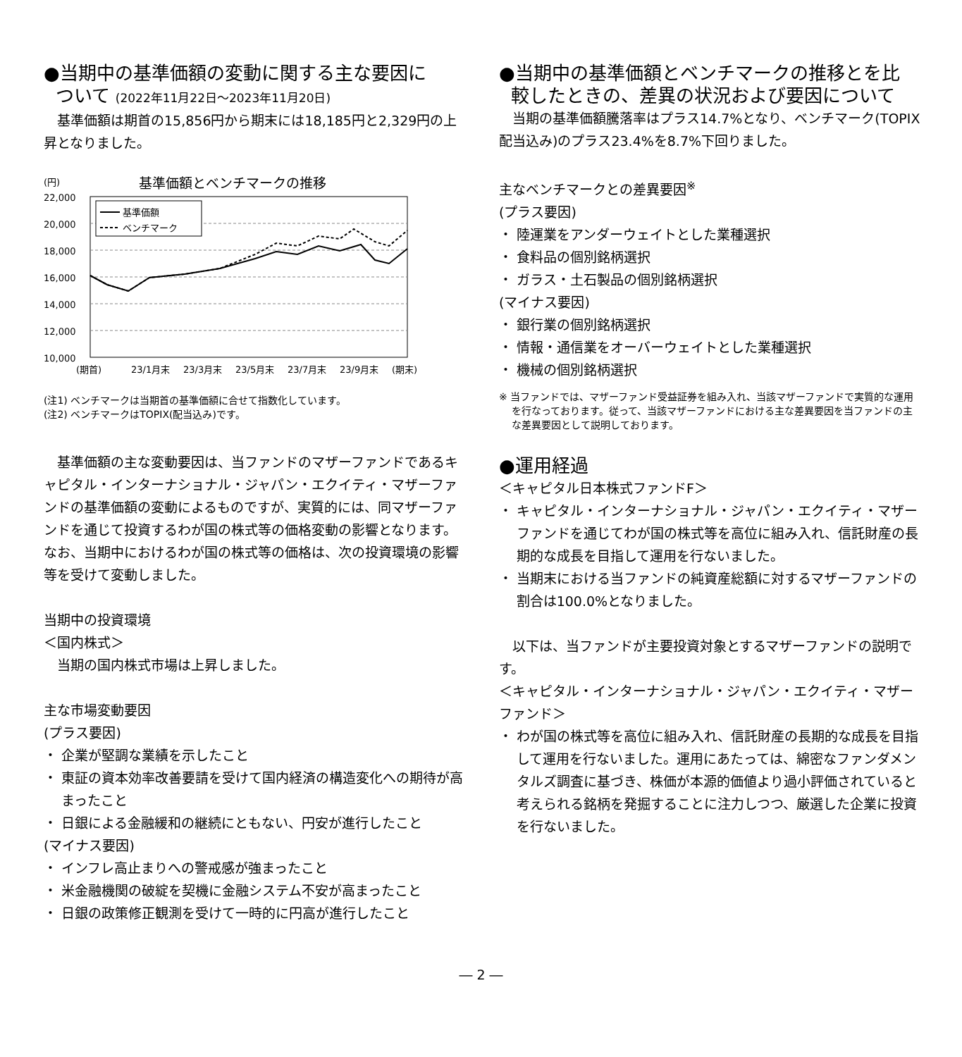●当期中の基準価額の変動に関する主な要因に
ついて (2022年11月22日～2023年11月20日)
基準価額は期首の15,856円から期末には18,185円と2,329円の上昇となりました。
(円)
基準価額とベンチマークの推移
22,000
20,000
18,000
16,000
14,000
12,000
10,000
基準価額
ベンチマーク
(期首)
23/1月末
23/3月末
23/5月末
23/7月末
23/9月末
(期末)
(注1) ベンチマークは当期首の基準価額に合せて指数化しています。
(注2) ベンチマークはTOPIX(配当込み)です。
基準価額の主な変動要因は、当ファンドのマザーファンドであるキャピタル・インターナショナル・ジャパン・エクイティ・マザーファンドの基準価額の変動によるものですが、実質的には、同マザーファンドを通じて投資するわが国の株式等の価格変動の影響となります。なお、当期中におけるわが国の株式等の価格は、次の投資環境の影響等を受けて変動しました。
当期中の投資環境
＜国内株式＞
当期の国内株式市場は上昇しました。
主な市場変動要因
(プラス要因)
・ 企業が堅調な業績を示したこと
・ 東証の資本効率改善要請を受けて国内経済の構造変化への期待が高まったこと
・ 日銀による金融緩和の継続にともない、円安が進行したこと
(マイナス要因)
・ インフレ高止まりへの警戒感が強まったこと
・ 米金融機関の破綻を契機に金融システム不安が高まったこと
・ 日銀の政策修正観測を受けて一時的に円高が進行したこと
●当期中の基準価額とベンチマークの推移とを比
較したときの、差異の状況および要因について
当期の基準価額騰落率はプラス14.7%となり、ベンチマーク(TOPIX 配当込み)のプラス23.4%を8.7%下回りました。
主なベンチマークとの差異要因<sup>※</sup>
(プラス要因)
・ 陸運業をアンダーウェイトとした業種選択
・ 食料品の個別銘柄選択
・ ガラス・土石製品の個別銘柄選択
(マイナス要因)
・ 銀行業の個別銘柄選択
・ 情報・通信業をオーバーウェイトとした業種選択
・ 機械の個別銘柄選択
※ 当ファンドでは、マザーファンド受益証券を組み入れ、当該マザーファンドで実質的な運用を行なっております。従って、当該マザーファンドにおける主な差異要因を当ファンドの主な差異要因として説明しております。
●運用経過
＜キャピタル日本株式ファンドF＞
・ キャピタル・インターナショナル・ジャパン・エクイティ・マザーファンドを通じてわが国の株式等を高位に組み入れ、信託財産の長期的な成長を目指して運用を行ないました。
・ 当期末における当ファンドの純資産総額に対するマザーファンドの割合は100.0%となりました。
以下は、当ファンドが主要投資対象とするマザーファンドの説明です。
＜キャピタル・インターナショナル・ジャパン・エクイティ・マザーファンド＞
・ わが国の株式等を高位に組み入れ、信託財産の長期的な成長を目指して運用を行ないました。運用にあたっては、綿密なファンダメンタルズ調査に基づき、株価が本源的価値より過小評価されていると考えられる銘柄を発掘することに注力しつつ、厳選した企業に投資を行ないました。
― 2 ―